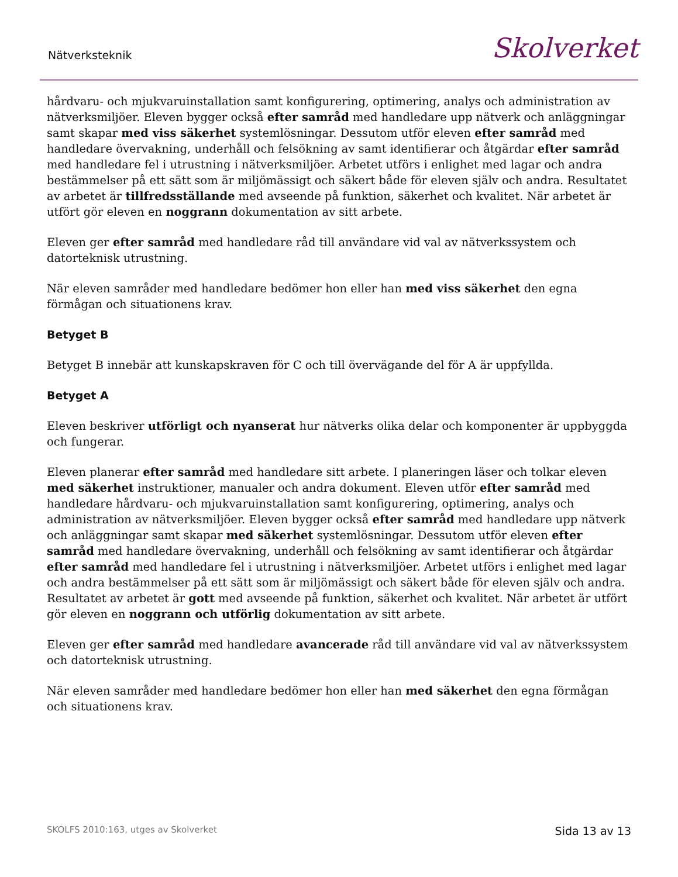Nätverksteknik Skolverket
hårdvaru- och mjukvaruinstallation samt konfigurering, optimering, analys och administration av nätverksmiljöer. Eleven bygger också efter samråd med handledare upp nätverk och anläggningar samt skapar med viss säkerhet systemlösningar. Dessutom utför eleven efter samråd med handledare övervakning, underhåll och felsökning av samt identifierar och åtgärdar efter samråd med handledare fel i utrustning i nätverksmiljöer. Arbetet utförs i enlighet med lagar och andra bestämmelser på ett sätt som är miljömässigt och säkert både för eleven själv och andra. Resultatet av arbetet är tillfredsställande med avseende på funktion, säkerhet och kvalitet. När arbetet är utfört gör eleven en noggrann dokumentation av sitt arbete.
Eleven ger efter samråd med handledare råd till användare vid val av nätverkssystem och datorteknisk utrustning.
När eleven samråder med handledare bedömer hon eller han med viss säkerhet den egna förmågan och situationens krav.
Betyget B
Betyget B innebär att kunskapskraven för C och till övervägande del för A är uppfyllda.
Betyget A
Eleven beskriver utförligt och nyanserat hur nätverks olika delar och komponenter är uppbyggda och fungerar.
Eleven planerar efter samråd med handledare sitt arbete. I planeringen läser och tolkar eleven med säkerhet instruktioner, manualer och andra dokument. Eleven utför efter samråd med handledare hårdvaru- och mjukvaruinstallation samt konfigurering, optimering, analys och administration av nätverksmiljöer. Eleven bygger också efter samråd med handledare upp nätverk och anläggningar samt skapar med säkerhet systemlösningar. Dessutom utför eleven efter samråd med handledare övervakning, underhåll och felsökning av samt identifierar och åtgärdar efter samråd med handledare fel i utrustning i nätverksmiljöer. Arbetet utförs i enlighet med lagar och andra bestämmelser på ett sätt som är miljömässigt och säkert både för eleven själv och andra. Resultatet av arbetet är gott med avseende på funktion, säkerhet och kvalitet. När arbetet är utfört gör eleven en noggrann och utförlig dokumentation av sitt arbete.
Eleven ger efter samråd med handledare avancerade råd till användare vid val av nätverkssystem och datorteknisk utrustning.
När eleven samråder med handledare bedömer hon eller han med säkerhet den egna förmågan och situationens krav.
SKOLFS 2010:163, utges av Skolverket Sida 13 av 13